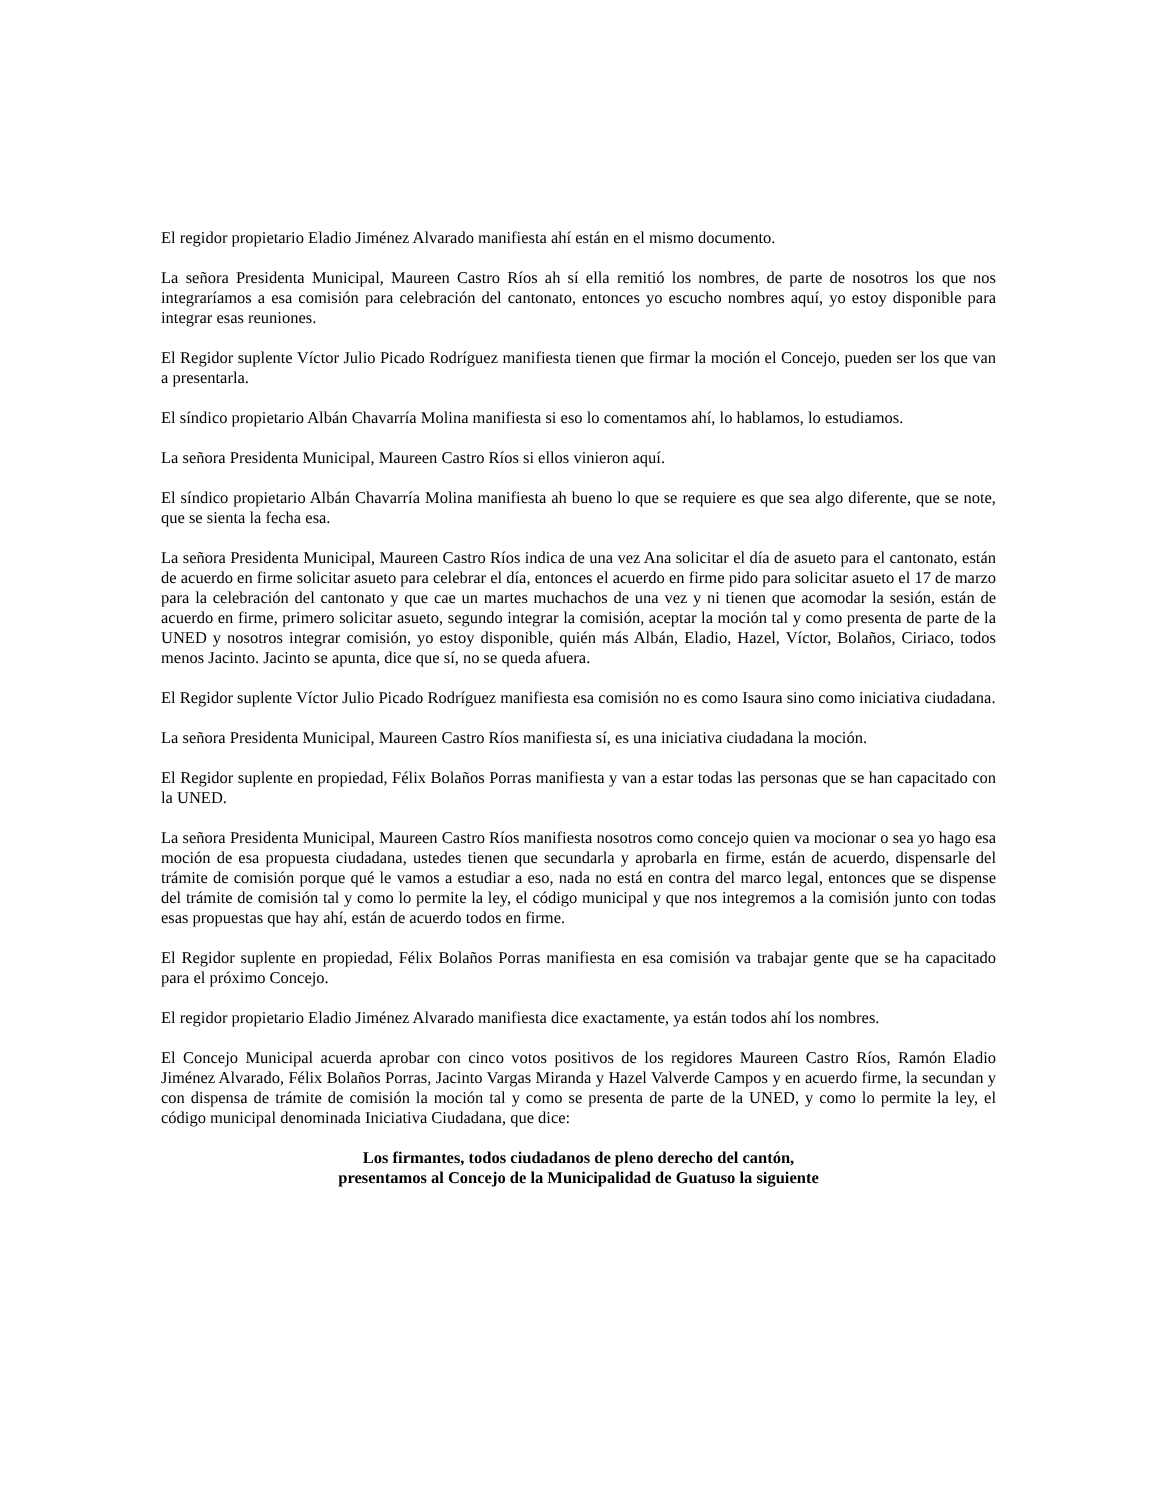El regidor propietario Eladio Jiménez Alvarado manifiesta ahí están en el mismo documento.
La señora Presidenta Municipal, Maureen Castro Ríos ah sí ella remitió los nombres, de parte de nosotros los que nos integraríamos a esa comisión para celebración del cantonato, entonces yo escucho nombres aquí, yo estoy disponible para integrar esas reuniones.
El Regidor suplente Víctor Julio Picado Rodríguez manifiesta tienen que firmar la moción el Concejo, pueden ser los que van a presentarla.
El síndico propietario Albán Chavarría Molina manifiesta si eso lo comentamos ahí, lo hablamos, lo estudiamos.
La señora Presidenta Municipal, Maureen Castro Ríos si ellos vinieron aquí.
El síndico propietario Albán Chavarría Molina manifiesta ah bueno lo que se requiere es que sea algo diferente, que se note, que se sienta la fecha esa.
La señora Presidenta Municipal, Maureen Castro Ríos indica de una vez Ana solicitar el día de asueto para el cantonato, están de acuerdo en firme solicitar asueto para celebrar el día, entonces el acuerdo en firme pido para solicitar asueto el 17 de marzo para la celebración del cantonato y que cae un martes muchachos de una vez y ni tienen que acomodar la sesión, están de acuerdo en firme, primero solicitar asueto, segundo integrar la comisión, aceptar la moción tal y como presenta de parte de la UNED y nosotros integrar comisión, yo estoy disponible, quién más Albán, Eladio, Hazel, Víctor, Bolaños, Ciriaco, todos menos Jacinto. Jacinto se apunta, dice que sí, no se queda afuera.
El Regidor suplente Víctor Julio Picado Rodríguez manifiesta esa comisión no es como Isaura sino como iniciativa ciudadana.
La señora Presidenta Municipal, Maureen Castro Ríos manifiesta sí, es una iniciativa ciudadana la moción.
El Regidor suplente en propiedad, Félix Bolaños Porras manifiesta y van a estar todas las personas que se han capacitado con la UNED.
La señora Presidenta Municipal, Maureen Castro Ríos manifiesta nosotros como concejo quien va mocionar o sea yo hago esa moción de esa propuesta ciudadana, ustedes tienen que secundarla y aprobarla en firme, están de acuerdo, dispensarle del trámite de comisión porque qué le vamos a estudiar a eso, nada no está en contra del marco legal, entonces que se dispense del trámite de comisión tal y como lo permite la ley, el código municipal y que nos integremos a la comisión junto con todas esas propuestas que hay ahí, están de acuerdo todos en firme.
El Regidor suplente en propiedad, Félix Bolaños Porras manifiesta en esa comisión va trabajar gente que se ha capacitado para el próximo Concejo.
El regidor propietario Eladio Jiménez Alvarado manifiesta dice exactamente, ya están todos ahí los nombres.
El Concejo Municipal acuerda aprobar con cinco votos positivos de los regidores Maureen Castro Ríos, Ramón Eladio Jiménez Alvarado, Félix Bolaños Porras, Jacinto Vargas Miranda y Hazel Valverde Campos y en acuerdo firme, la secundan y con dispensa de trámite de comisión la moción tal y como se presenta de parte de la UNED, y como lo permite la ley, el código municipal denominada Iniciativa Ciudadana, que dice:
Los firmantes, todos ciudadanos de pleno derecho del cantón,
presentamos al Concejo de la Municipalidad de Guatuso la siguiente